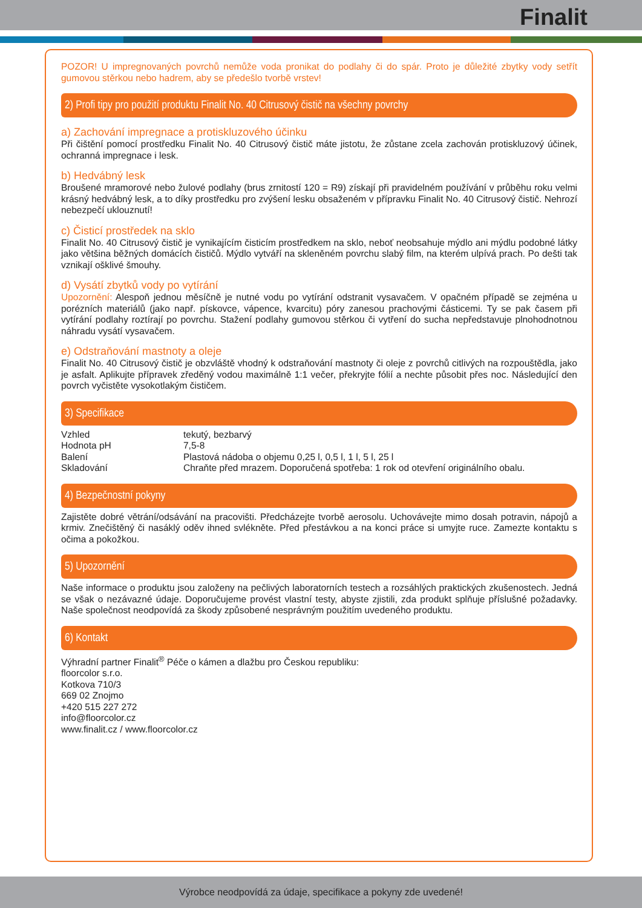Finalit
POZOR! U impregnovaných povrchů nemůže voda pronikat do podlahy či do spár. Proto je důležité zbytky vody setřít gumovou stěrkou nebo hadrem, aby se předešlo tvorbě vrstev!
2) Profi tipy pro použití produktu Finalit No. 40 Citrusový čistič na všechny povrchy
a) Zachování impregnace a protiskluzového účinku
Při čištění pomocí prostředku Finalit No. 40 Citrusový čistič máte jistotu, že zůstane zcela zachován protiskluzový účinek, ochranná impregnace i lesk.
b) Hedvábný lesk
Broušené mramorové nebo žulové podlahy (brus zrnitostí 120 = R9) získají při pravidelném používání v průběhu roku velmi krásný hedvábný lesk, a to díky prostředku pro zvýšení lesku obsaženém v přípravku Finalit No. 40 Citrusový čistič. Nehrozí nebezpečí uklouznutí!
c) Čisticí prostředek na sklo
Finalit No. 40 Citrusový čistič je vynikajícím čisticím prostředkem na sklo, neboť neobsahuje mýdlo ani mýdlu podobné látky jako většina běžných domácích čističů. Mýdlo vytváří na skleněném povrchu slabý film, na kterém ulpívá prach. Po dešti tak vznikají ošklivé šmouhy.
d) Vysátí zbytků vody po vytírání
Upozornění: Alespoň jednou měsíčně je nutné vodu po vytírání odstranit vysavačem. V opačném případě se zejména u porézních materiálů (jako např. pískovce, vápence, kvarcitu) póry zanesou prachovými částicemi. Ty se pak časem při vytírání podlahy roztírají po povrchu. Stažení podlahy gumovou stěrkou či vytření do sucha nepředstavuje plnohodnotnou náhradu vysátí vysavačem.
e) Odstraňování mastnoty a oleje
Finalit No. 40 Citrusový čistič je obzvláště vhodný k odstraňování mastnoty či oleje z povrchů citlivých na rozpouštědla, jako je asfalt. Aplikujte přípravek zředěný vodou maximálně 1:1 večer, překryjte fólií a nechte působit přes noc. Následující den povrch vyčistěte vysokotlakým čističem.
3) Specifikace
| Vzhled | tekutý, bezbarvý |
| Hodnota pH | 7,5-8 |
| Balení | Plastová nádoba o objemu 0,25 l, 0,5 l, 1 l, 5 l, 25 l |
| Skladování | Chraňte před mrazem. Doporučená spotřeba: 1 rok od otevření originálního obalu. |
4) Bezpečnostní pokyny
Zajistěte dobré větrání/odsávání na pracovišti. Předcházejte tvorbě aerosolu. Uchovávejte mimo dosah potravin, nápojů a krmiv. Znečištěný či nasáklý oděv ihned svlékněte. Před přestávkou a na konci práce si umyjte ruce. Zamezte kontaktu s očima a pokožkou.
5) Upozornění
Naše informace o produktu jsou založeny na pečlivých laboratorních testech a rozsáhlých praktických zkušenostech. Jedná se však o nezávazné údaje. Doporučujeme provést vlastní testy, abyste zjistili, zda produkt splňuje příslušné požadavky. Naše společnost neodpovídá za škody způsobené nesprávným použitím uvedeného produktu.
6) Kontakt
Výhradní partner Finalit<sup>®</sup> Péče o kámen a dlažbu pro Českou republiku:
floorcolor s.r.o.
Kotkova 710/3
669 02 Znojmo
+420 515 227 272
info@floorcolor.cz
www.finalit.cz / www.floorcolor.cz
Výrobce neodpovídá za údaje, specifikace a pokyny zde uvedené!